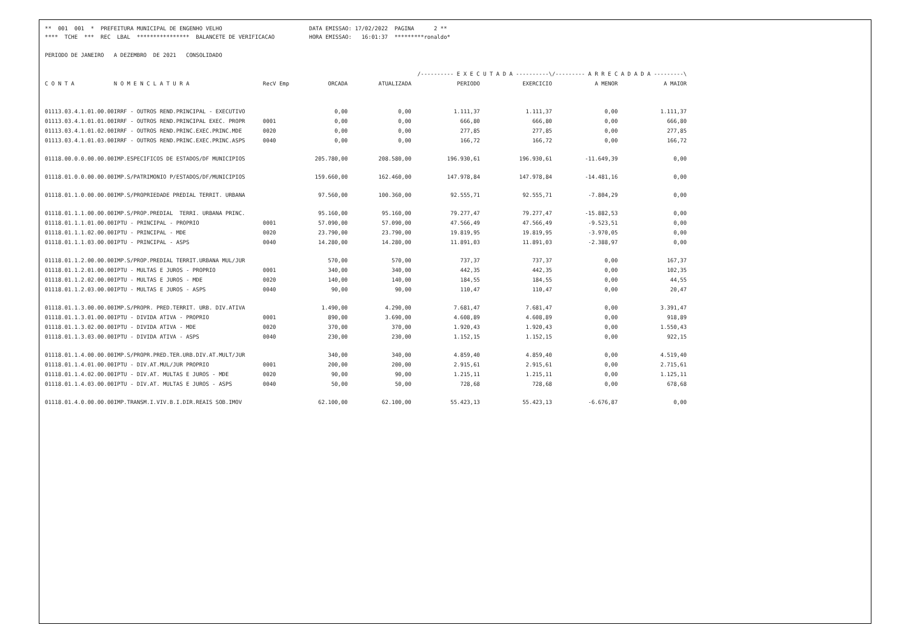** 001 001 * PREFEITURA MUNICIPAL DE ENGENHO VELHO
DATA EMISSAO: 17/02/2022 PAGINA 2 **
**** TCHE *** REC LBAL **************** BALANCETE DE VERIFICACAO
HORA EMISSAO: 16:01:37 *********ronaldo*
PERIODO DE JANEIRO A DEZEMBRO DE 2021 CONSOLIDADO
| | | | | | /---------- E X E C U T A D A ----------\ | | /--------- A R R E C A D A D A ---------\ | |
| --- | --- | --- | --- | --- | --- | --- | --- | --- |
| C O N T A | N O M E N C L A T U R A | RecV Emp | ORCADA | ATUALIZADA | PERIODO | EXERCICIO | A MENOR | A MAIOR |
| 01113.03.4.1.01.00.00 | IRRF - OUTROS REND.PRINCIPAL - EXECUTIVO | | 0,00 | 0,00 | 1.111,37 | 1.111,37 | 0,00 | 1.111,37 |
| 01113.03.4.1.01.01.00 | IRRF - OUTROS REND.PRINCIPAL EXEC. PROPR | 0001 | 0,00 | 0,00 | 666,80 | 666,80 | 0,00 | 666,80 |
| 01113.03.4.1.01.02.00 | IRRF - OUTROS REND.PRINC.EXEC.PRINC.MDE | 0020 | 0,00 | 0,00 | 277,85 | 277,85 | 0,00 | 277,85 |
| 01113.03.4.1.01.03.00 | IRRF - OUTROS REND.PRINC.EXEC.PRINC.ASPS | 0040 | 0,00 | 0,00 | 166,72 | 166,72 | 0,00 | 166,72 |
| 01118.00.0.0.00.00.00 | IMP.ESPECIFICOS DE ESTADOS/DF MUNICIPIOS | | 205.780,00 | 208.580,00 | 196.930,61 | 196.930,61 | -11.649,39 | 0,00 |
| 01118.01.0.0.00.00.00 | IMP.S/PATRIMONIO P/ESTADOS/DF/MUNICIPIOS | | 159.660,00 | 162.460,00 | 147.978,84 | 147.978,84 | -14.481,16 | 0,00 |
| 01118.01.1.0.00.00.00 | IMP.S/PROPRIEDADE PREDIAL TERRIT. URBANA | | 97.560,00 | 100.360,00 | 92.555,71 | 92.555,71 | -7.804,29 | 0,00 |
| 01118.01.1.1.00.00.00 | IMP.S/PROP.PREDIAL TERRI. URBANA PRINC. | | 95.160,00 | 95.160,00 | 79.277,47 | 79.277,47 | -15.882,53 | 0,00 |
| 01118.01.1.1.01.00.00 | IPTU - PRINCIPAL - PROPRIO | 0001 | 57.090,00 | 57.090,00 | 47.566,49 | 47.566,49 | -9.523,51 | 0,00 |
| 01118.01.1.1.02.00.00 | IPTU - PRINCIPAL - MDE | 0020 | 23.790,00 | 23.790,00 | 19.819,95 | 19.819,95 | -3.970,05 | 0,00 |
| 01118.01.1.1.03.00.00 | IPTU - PRINCIPAL - ASPS | 0040 | 14.280,00 | 14.280,00 | 11.891,03 | 11.891,03 | -2.388,97 | 0,00 |
| 01118.01.1.2.00.00.00 | IMP.S/PROP.PREDIAL TERRIT.URBANA MUL/JUR | | 570,00 | 570,00 | 737,37 | 737,37 | 0,00 | 167,37 |
| 01118.01.1.2.01.00.00 | IPTU - MULTAS E JUROS - PROPRIO | 0001 | 340,00 | 340,00 | 442,35 | 442,35 | 0,00 | 102,35 |
| 01118.01.1.2.02.00.00 | IPTU - MULTAS E JUROS - MDE | 0020 | 140,00 | 140,00 | 184,55 | 184,55 | 0,00 | 44,55 |
| 01118.01.1.2.03.00.00 | IPTU - MULTAS E JUROS - ASPS | 0040 | 90,00 | 90,00 | 110,47 | 110,47 | 0,00 | 20,47 |
| 01118.01.1.3.00.00.00 | IMP.S/PROPR. PRED.TERRIT. URB. DIV.ATIVA | | 1.490,00 | 4.290,00 | 7.681,47 | 7.681,47 | 0,00 | 3.391,47 |
| 01118.01.1.3.01.00.00 | IPTU - DIVIDA ATIVA - PROPRIO | 0001 | 890,00 | 3.690,00 | 4.608,89 | 4.608,89 | 0,00 | 918,89 |
| 01118.01.1.3.02.00.00 | IPTU - DIVIDA ATIVA - MDE | 0020 | 370,00 | 370,00 | 1.920,43 | 1.920,43 | 0,00 | 1.550,43 |
| 01118.01.1.3.03.00.00 | IPTU - DIVIDA ATIVA - ASPS | 0040 | 230,00 | 230,00 | 1.152,15 | 1.152,15 | 0,00 | 922,15 |
| 01118.01.1.4.00.00.00 | IMP.S/PROPR.PRED.TER.URB.DIV.AT.MULT/JUR | | 340,00 | 340,00 | 4.859,40 | 4.859,40 | 0,00 | 4.519,40 |
| 01118.01.1.4.01.00.00 | IPTU - DIV.AT.MUL/JUR PROPRIO | 0001 | 200,00 | 200,00 | 2.915,61 | 2.915,61 | 0,00 | 2.715,61 |
| 01118.01.1.4.02.00.00 | IPTU - DIV.AT. MULTAS E JUROS - MDE | 0020 | 90,00 | 90,00 | 1.215,11 | 1.215,11 | 0,00 | 1.125,11 |
| 01118.01.1.4.03.00.00 | IPTU - DIV.AT. MULTAS E JUROS - ASPS | 0040 | 50,00 | 50,00 | 728,68 | 728,68 | 0,00 | 678,68 |
| 01118.01.4.0.00.00.00 | IMP.TRANSM.I.VIV.B.I.DIR.REAIS SOB.IMOV | | 62.100,00 | 62.100,00 | 55.423,13 | 55.423,13 | -6.676,87 | 0,00 |